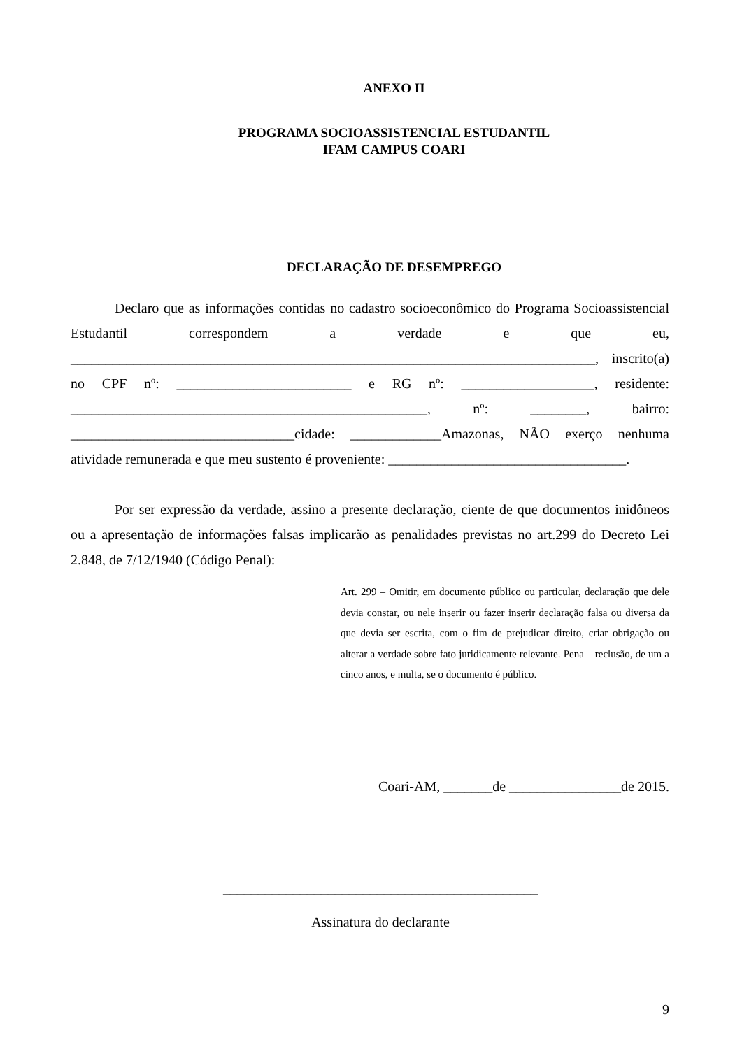ANEXO II
PROGRAMA SOCIOASSISTENCIAL ESTUDANTIL
IFAM CAMPUS COARI
DECLARAÇÃO DE DESEMPREGO
Declaro que as informações contidas no cadastro socioeconômico do Programa Socioassistencial Estudantil correspondem a verdade e que eu, ___________________________________________________________________________, inscrito(a) no CPF nº: _________________________ e RG nº: ___________________, residente: ___________________________________________________, nº: ________, bairro: ________________________________cidade: _____________Amazonas, NÃO exerço nenhuma atividade remunerada e que meu sustento é proveniente: __________________________________.
Por ser expressão da verdade, assino a presente declaração, ciente de que documentos inidôneos ou a apresentação de informações falsas implicarão as penalidades previstas no art.299 do Decreto Lei 2.848, de 7/12/1940 (Código Penal):
Art. 299 – Omitir, em documento público ou particular, declaração que dele devia constar, ou nele inserir ou fazer inserir declaração falsa ou diversa da que devia ser escrita, com o fim de prejudicar direito, criar obrigação ou alterar a verdade sobre fato juridicamente relevante. Pena – reclusão, de um a cinco anos, e multa, se o documento é público.
Coari-AM, _______de ________________de 2015.
_____________________________________________
Assinatura do declarante
9